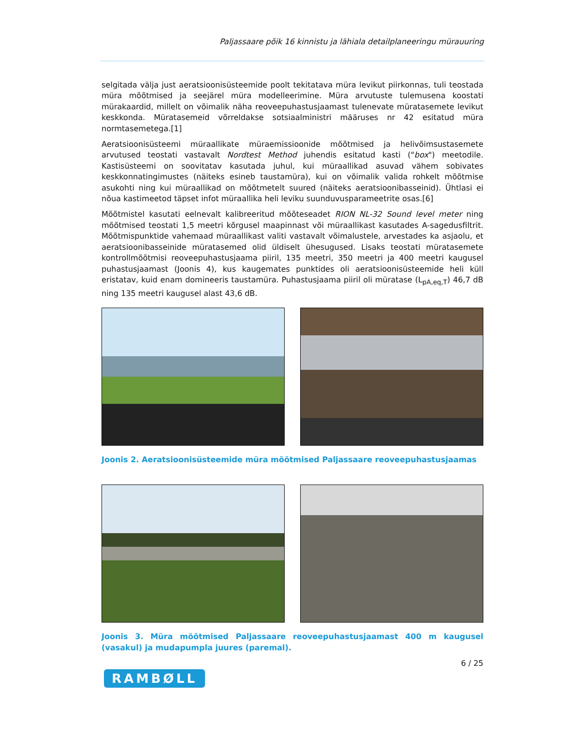Paljassaare põik 16 kinnistu ja lähiala detailplaneeringu mürauuring
selgitada välja just aeratsioonisüsteemide poolt tekitatava müra levikut piirkonnas, tuli teostada müra mõõtmised ja seejärel müra modelleerimine. Müra arvutuste tulemusena koostati mürakaardid, millelt on võimalik näha reoveepuhastusjaamast tulenevate müratasemete levikut keskkonda. Müratasemeid võrreldakse sotsiaalministri määruses nr 42 esitatud müra normtasemetega.[1]
Aeratsioonisüsteemi müraallikate müraemissioonide mõõtmised ja helivõimsustasemete arvutused teostati vastavalt Nordtest Method juhendis esitatud kasti ("box") meetodile. Kastisüsteemi on soovitatav kasutada juhul, kui müraallikad asuvad vähem sobivates keskkonnatingimustes (näiteks esineb taustamüra), kui on võimalik valida rohkelt mõõtmise asukohti ning kui müraallikad on mõõtmetelt suured (näiteks aeratsioonibasseinid). Ühtlasi ei nõua kastimeetod täpset infot müraallika heli leviku suunduvusparameetrite osas.[6]
Mõõtmistel kasutati eelnevalt kalibreeritud mõõteseadet RION NL-32 Sound level meter ning mõõtmised teostati 1,5 meetri kõrgusel maapinnast või müraallikast kasutades A-sagedusfiltrit. Mõõtmispunktide vahemaad müraallikast valiti vastavalt võimalustele, arvestades ka asjaolu, et aeratsioonibasseinide müratasemed olid üldiselt ühesugused. Lisaks teostati müratasemete kontrollmõõtmisi reoveepuhastusjaama piiril, 135 meetri, 350 meetri ja 400 meetri kaugusel puhastusjaamast (Joonis 4), kus kaugemates punktides oli aeratsioonisüsteemide heli küll eristatav, kuid enam domineeris taustamüra. Puhastusjaama piiril oli müratase (L<sub>pA,eq,T</sub>) 46,7 dB ning 135 meetri kaugusel alast 43,6 dB.
Joonis 2. Aeratsioonisüsteemide müra mõõtmised Paljassaare reoveepuhastusjaamas
Joonis 3. Müra mõõtmised Paljassaare reoveepuhastusjaamast 400 m kaugusel (vasakul) ja mudapumpla juures (paremal).
6 / 25
RAMBØLL